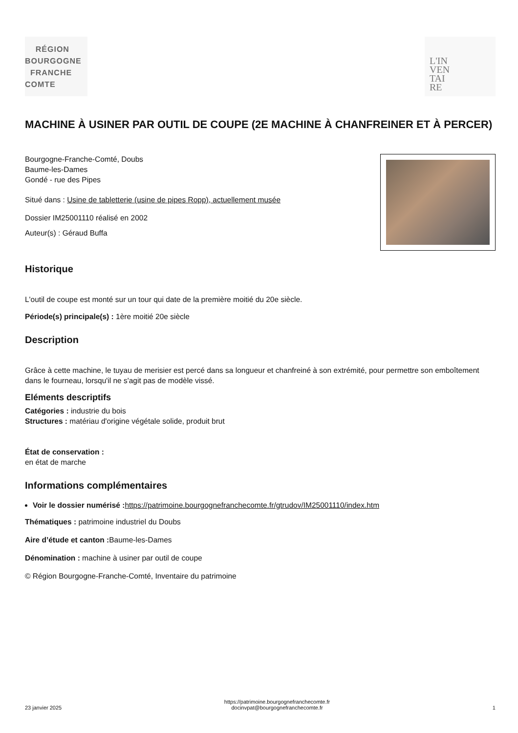RÉGION
BOURGOGNE
FRANCHE
COMTE
L'IN
VEN
TAI
RE
MACHINE À USINER PAR OUTIL DE COUPE (2E MACHINE À CHANFREINER ET À PERCER)
Bourgogne-Franche-Comté, Doubs
Baume-les-Dames
Gondé - rue des Pipes
Situé dans : Usine de tabletterie (usine de pipes Ropp), actuellement musée
Dossier IM25001110 réalisé en 2002
Auteur(s) : Géraud Buffa
Historique
L'outil de coupe est monté sur un tour qui date de la première moitié du 20e siècle.
Période(s) principale(s) : 1ère moitié 20e siècle
Description
Grâce à cette machine, le tuyau de merisier est percé dans sa longueur et chanfreiné à son extrémité, pour permettre son emboîtement dans le fourneau, lorsqu'il ne s'agit pas de modèle vissé.
Eléments descriptifs
Catégories : industrie du bois
Structures : matériau d'origine végétale solide, produit brut
État de conservation :
en état de marche
Informations complémentaires
Voir le dossier numérisé : https://patrimoine.bourgognefranchecomte.fr/gtrudov/IM25001110/index.htm
Thématiques : patrimoine industriel du Doubs
Aire d’étude et canton : Baume-les-Dames
Dénomination : machine à usiner par outil de coupe
© Région Bourgogne-Franche-Comté, Inventaire du patrimoine
23 janvier 2025 https://patrimoine.bourgognefranchecomte.fr
docinvpat@bourgognefranchecomte.fr 1